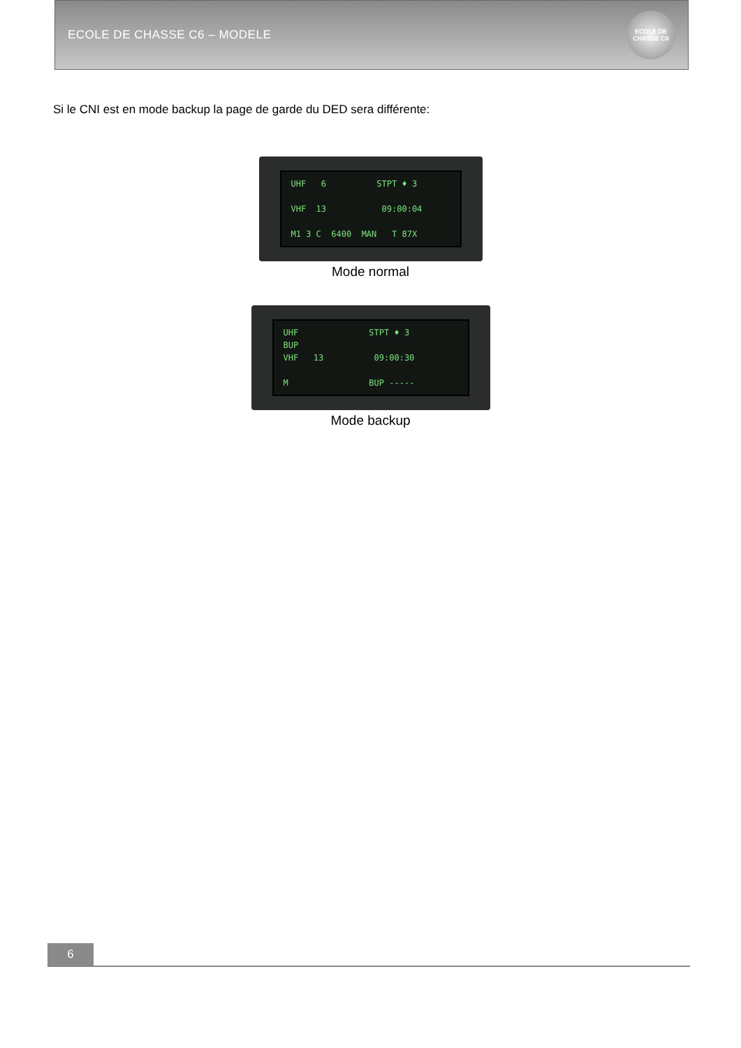ECOLE DE CHASSE C6 – MODELE
ECOLE DE CHASSE C6
Si le CNI est en mode backup la page de garde du DED sera différente:
UHF 6 STPT ♦ 3 VHF 13 09:00:04 M1 3 C 6400 MAN T 87X
Mode normal
UHF STPT ♦ 3 BUP VHF 13 09:00:30 M BUP -----
Mode backup
6